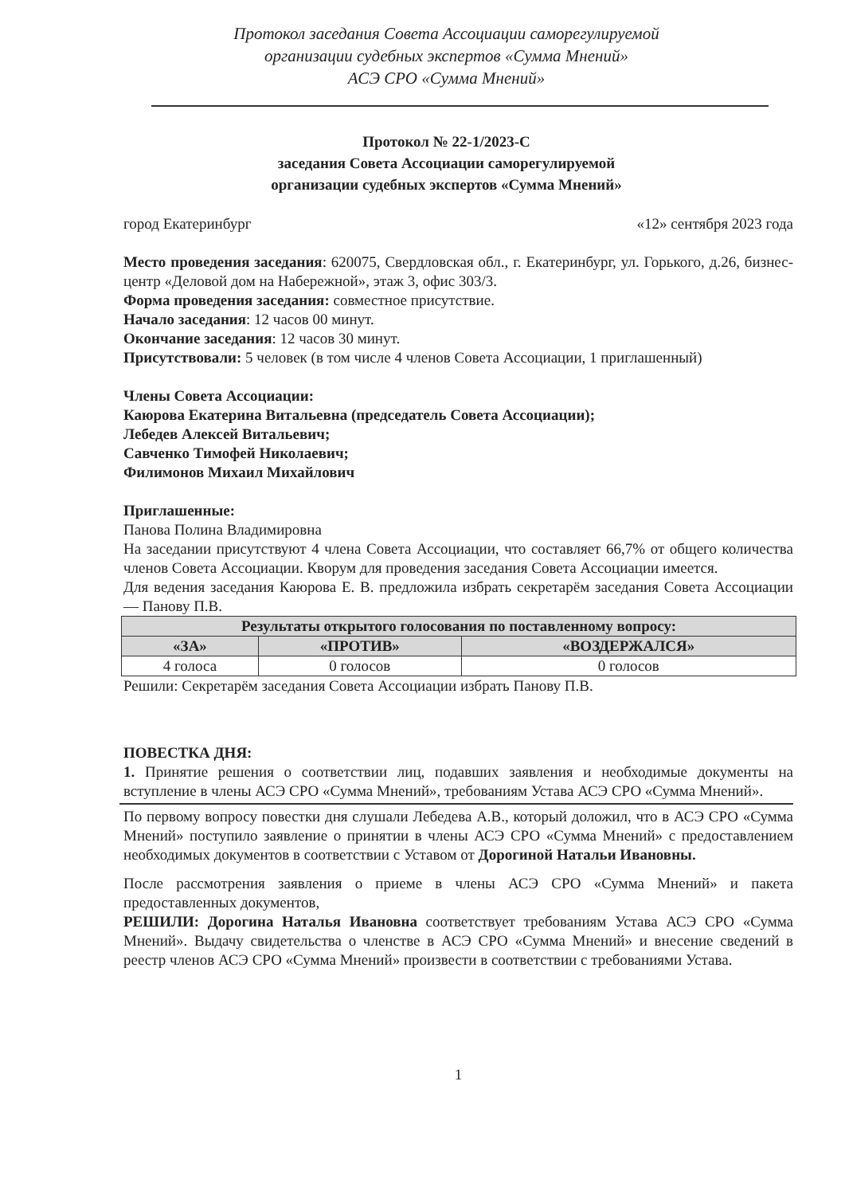Протокол заседания Совета Ассоциации саморегулируемой
организации судебных экспертов «Сумма Мнений»
АСЭ СРО «Сумма Мнений»
Протокол № 22-1/2023-С
заседания Совета Ассоциации саморегулируемой
организации судебных экспертов «Сумма Мнений»
город Екатеринбург «12» сентября 2023 года
Место проведения заседания: 620075, Свердловская обл., г. Екатеринбург, ул. Горького, д.26, бизнес-центр «Деловой дом на Набережной», этаж 3, офис 303/3.
Форма проведения заседания: совместное присутствие.
Начало заседания: 12 часов 00 минут.
Окончание заседания: 12 часов 30 минут.
Присутствовали: 5 человек (в том числе 4 членов Совета Ассоциации, 1 приглашенный)
Члены Совета Ассоциации:
Каюрова Екатерина Витальевна (председатель Совета Ассоциации);
Лебедев Алексей Витальевич;
Савченко Тимофей Николаевич;
Филимонов Михаил Михайлович
Приглашенные:
Панова Полина Владимировна
На заседании присутствуют 4 члена Совета Ассоциации, что составляет 66,7% от общего количества членов Совета Ассоциации. Кворум для проведения заседания Совета Ассоциации имеется.
Для ведения заседания Каюрова Е. В. предложила избрать секретарём заседания Совета Ассоциации — Панову П.В.
| Результаты открытого голосования по поставленному вопросу: | | |
| --- | --- | --- |
| «ЗА» | «ПРОТИВ» | «ВОЗДЕРЖАЛСЯ» |
| 4 голоса | 0 голосов | 0 голосов |
Решили: Секретарём заседания Совета Ассоциации избрать Панову П.В.
ПОВЕСТКА ДНЯ:
1. Принятие решения о соответствии лиц, подавших заявления и необходимые документы на вступление в члены АСЭ СРО «Сумма Мнений», требованиям Устава АСЭ СРО «Сумма Мнений».
По первому вопросу повестки дня слушали Лебедева А.В., который доложил, что в АСЭ СРО «Сумма Мнений» поступило заявление о принятии в члены АСЭ СРО «Сумма Мнений» с предоставлением необходимых документов в соответствии с Уставом от Дорогиной Натальи Ивановны.
После рассмотрения заявления о приеме в члены АСЭ СРО «Сумма Мнений» и пакета предоставленных документов,
РЕШИЛИ: Дорогина Наталья Ивановна соответствует требованиям Устава АСЭ СРО «Сумма Мнений». Выдачу свидетельства о членстве в АСЭ СРО «Сумма Мнений» и внесение сведений в реестр членов АСЭ СРО «Сумма Мнений» произвести в соответствии с требованиями Устава.
1